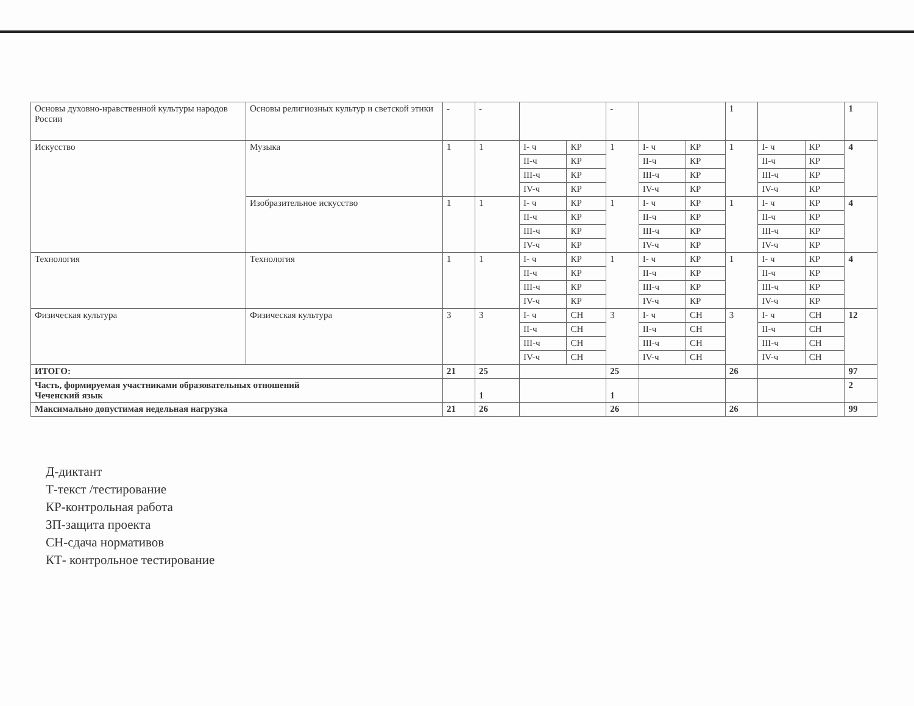| Основы духовно-нравственной культуры народов России | Основы религиозных культур и светской этики | - | - | | | - | | | 1 | | | 1 |
| Искусство | Музыка | 1 | 1 | I- ч | КР | 1 | I- ч | КР | 1 | I- ч | КР | 4 |
| | | | | II-ч | КР | | II-ч | КР | | II-ч | КР | |
| | | | | III-ч | КР | | III-ч | КР | | III-ч | КР | |
| | | | | IV-ч | КР | | IV-ч | КР | | IV-ч | КР | |
| | Изобразительное искусство | 1 | 1 | I- ч | КР | 1 | I- ч | КР | 1 | I- ч | КР | 4 |
| | | | | II-ч | КР | | II-ч | КР | | II-ч | КР | |
| | | | | III-ч | КР | | III-ч | КР | | III-ч | КР | |
| | | | | IV-ч | КР | | IV-ч | КР | | IV-ч | КР | |
| Технология | Технология | 1 | 1 | I- ч | КР | 1 | I- ч | КР | 1 | I- ч | КР | 4 |
| | | | | II-ч | КР | | II-ч | КР | | II-ч | КР | |
| | | | | III-ч | КР | | III-ч | КР | | III-ч | КР | |
| | | | | IV-ч | КР | | IV-ч | КР | | IV-ч | КР | |
| Физическая культура | Физическая культура | 3 | 3 | I- ч | СН | 3 | I- ч | СН | 3 | I- ч | СН | 12 |
| | | | | II-ч | СН | | II-ч | СН | | II-ч | СН | |
| | | | | III-ч | СН | | III-ч | СН | | III-ч | СН | |
| | | | | IV-ч | СН | | IV-ч | СН | | IV-ч | СН | |
| ИТОГО: | | 21 | 25 | | | 25 | | | 26 | | | 97 |
| Часть, формируемая участниками образовательных отношений Чеченский язык | | | 1 | | | 1 | | | | | | 2 |
| Максимально допустимая недельная нагрузка | | 21 | 26 | | | 26 | | | 26 | | | 99 |
Д-диктант
Т-текст /тестирование
КР-контрольная работа
ЗП-защита проекта
СН-сдача нормативов
КТ- контрольное тестирование